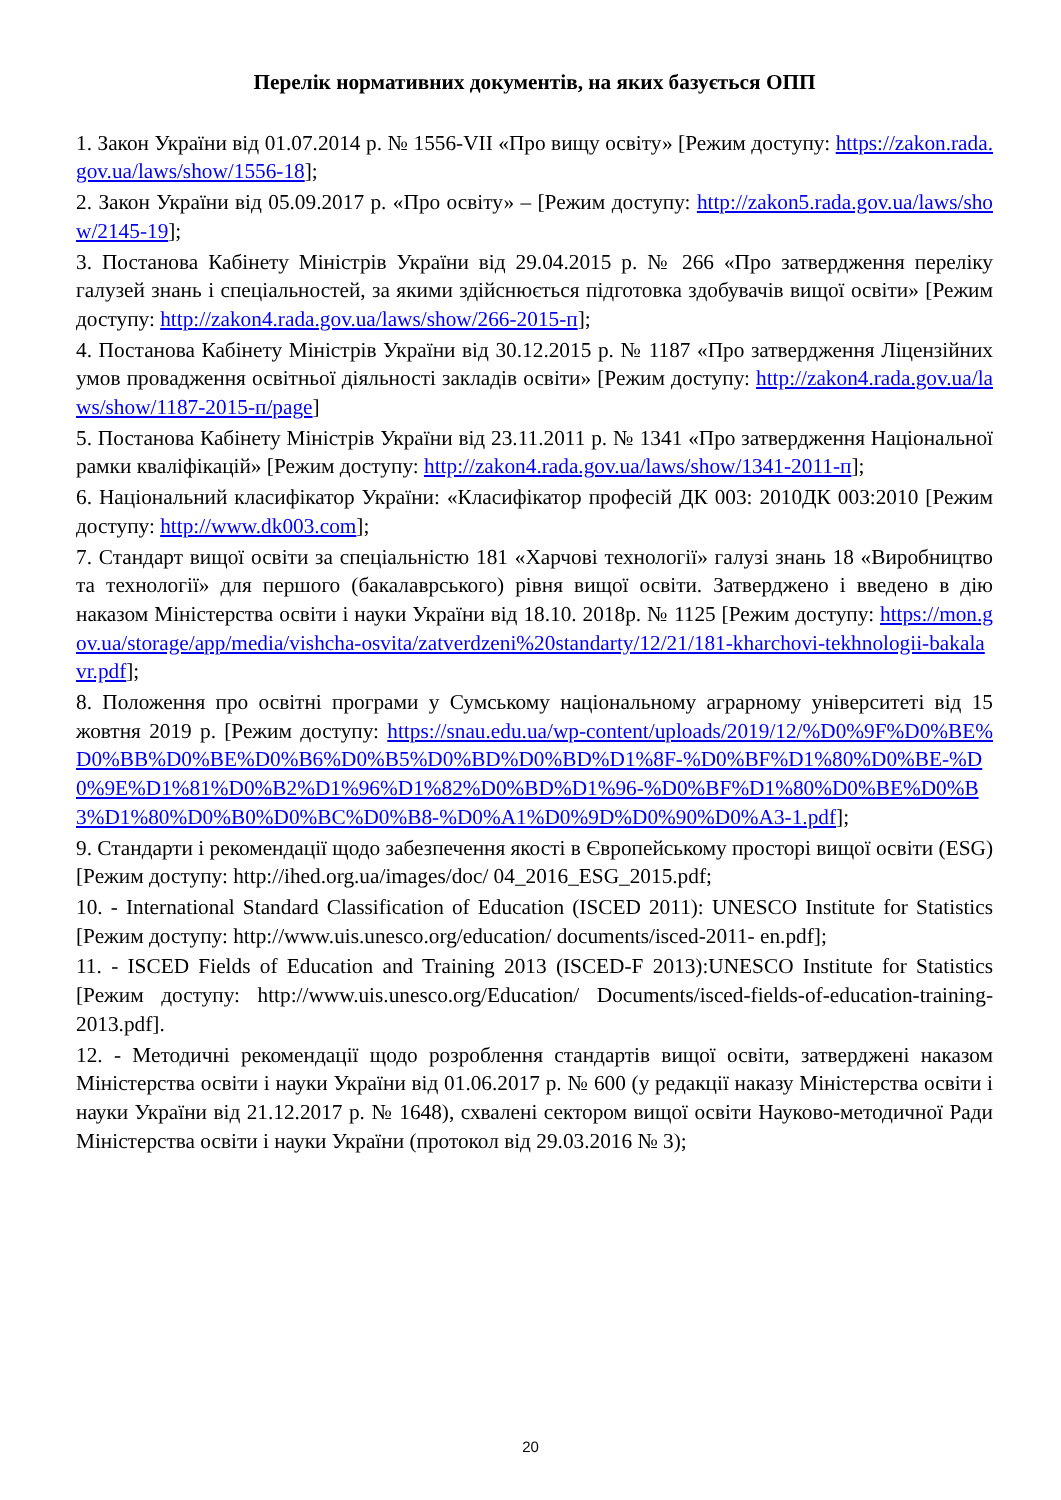Перелік нормативних документів, на яких базується ОПП
1. Закон України від 01.07.2014 р. № 1556-VII «Про вищу освіту» [Режим доступу: https://zakon.rada.gov.ua/laws/show/1556-18];
2. Закон України від 05.09.2017 р. «Про освіту» – [Режим доступу: http://zakon5.rada.gov.ua/laws/show/2145-19];
3. Постанова Кабінету Міністрів України від 29.04.2015 р. № 266 «Про затвердження переліку галузей знань і спеціальностей, за якими здійснюється підготовка здобувачів вищої освіти» [Режим доступу: http://zakon4.rada.gov.ua/laws/show/266-2015-п];
4. Постанова Кабінету Міністрів України від 30.12.2015 р. № 1187 «Про затвердження Ліцензійних умов провадження освітньої діяльності закладів освіти» [Режим доступу: http://zakon4.rada.gov.ua/laws/show/1187-2015-п/page]
5. Постанова Кабінету Міністрів України від 23.11.2011 р. № 1341 «Про затвердження Національної рамки кваліфікацій» [Режим доступу: http://zakon4.rada.gov.ua/laws/show/1341-2011-п];
6. Національний класифікатор України: «Класифікатор професій ДК 003: 2010ДК 003:2010 [Режим доступу: http://www.dk003.com];
7. Стандарт вищої освіти за спеціальністю 181 «Харчові технології» галузі знань 18 «Виробництво та технології» для першого (бакалаврського) рівня вищої освіти. Затверджено і введено в дію наказом Міністерства освіти і науки України від 18.10. 2018р. № 1125 [Режим доступу: https://mon.gov.ua/storage/app/media/vishcha-osvita/zatverdzeni%20standarty/12/21/181-kharchovi-tekhnologii-bakalavr.pdf];
8. Положення про освітні програми у Сумському національному аграрному університеті від 15 жовтня 2019 р. [Режим доступу: https://snau.edu.ua/wp-content/uploads/2019/12/%D0%9F%D0%BE%D0%BB%D0%BE%D0%B6%D0%B5%D0%BD%D0%BD%D1%8F-%D0%BF%D1%80%D0%BE-%D0%9E%D1%81%D0%B2%D1%96%D1%82%D0%BD%D1%96-%D0%BF%D1%80%D0%BE%D0%B3%D1%80%D0%B0%D0%BC%D0%B8-%D0%A1%D0%9D%D0%90%D0%A3-1.pdf];
9. Стандарти і рекомендації щодо забезпечення якості в Європейському просторі вищої освіти (ESG) [Режим доступу: http://ihed.org.ua/images/doc/ 04_2016_ESG_2015.pdf;
10. - International Standard Classification of Education (ISCED 2011): UNESCO Institute for Statistics [Режим доступу: http://www.uis.unesco.org/education/ documents/isced-2011- en.pdf];
11. - ISCED Fields of Education and Training 2013 (ISCED-F 2013):UNESCO Institute for Statistics [Режим доступу: http://www.uis.unesco.org/Education/ Documents/isced-fields-of-education-training-2013.pdf].
12. - Методичні рекомендації щодо розроблення стандартів вищої освіти, затверджені наказом Міністерства освіти і науки України від 01.06.2017 р. № 600 (у редакції наказу Міністерства освіти і науки України від 21.12.2017 р. № 1648), схвалені сектором вищої освіти Науково-методичної Ради Міністерства освіти і науки України (протокол від 29.03.2016 № 3);
20